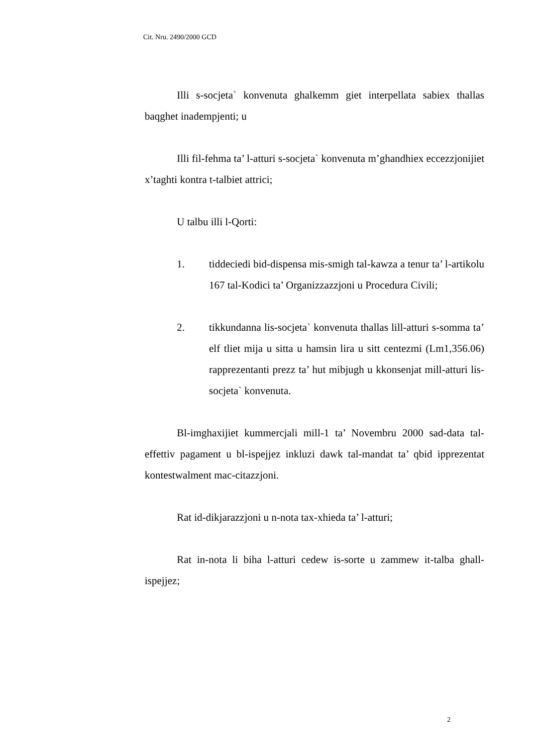Cit. Nru. 2490/2000 GCD
Illi s-socjeta` konvenuta ghalkemm giet interpellata sabiex thallas baqghet inadempjenti; u
Illi fil-fehma ta’ l-atturi s-socjeta` konvenuta m’ghandhiex eccezzjonijiet x’taghti kontra t-talbiet attrici;
U talbu illi l-Qorti:
1. tiddeciedi bid-dispensa mis-smigh tal-kawza a tenur ta’ l-artikolu 167 tal-Kodici ta’ Organizzazzjoni u Procedura Civili;
2. tikkundanna lis-socjeta` konvenuta thallas lill-atturi s-somma ta’ elf tliet mija u sitta u hamsin lira u sitt centezmi (Lm1,356.06) rapprezentanti prezz ta’ hut mibjugh u kkonsenjat mill-atturi lis-socjeta` konvenuta.
Bl-imghaxijiet kummercjali mill-1 ta’ Novembru 2000 sad-data tal-effettiv pagament u bl-ispejjez inkluzi dawk tal-mandat ta’ qbid ipprezentat kontestwalment mac-citazzjoni.
Rat id-dikjarazzjoni u n-nota tax-xhieda ta’ l-atturi;
Rat in-nota li biha l-atturi cedew is-sorte u zammew it-talba ghall-ispejjez;
2